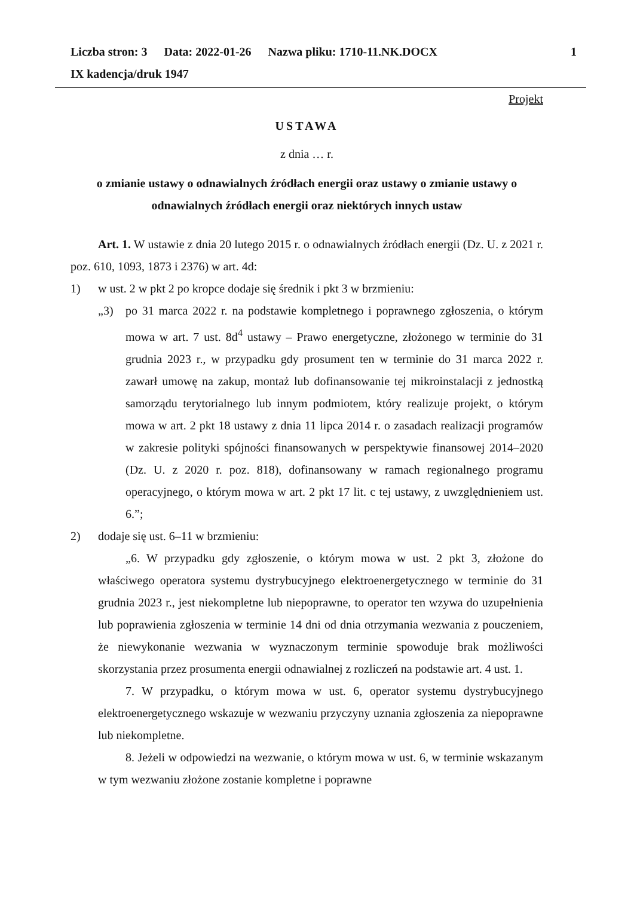Liczba stron: 3 Data: 2022-01-26 Nazwa pliku: 1710-11.NK.DOCX 1
IX kadencja/druk 1947
Projekt
USTAWA
z dnia … r.
o zmianie ustawy o odnawialnych źródłach energii oraz ustawy o zmianie ustawy o odnawialnych źródłach energii oraz niektórych innych ustaw
Art. 1. W ustawie z dnia 20 lutego 2015 r. o odnawialnych źródłach energii (Dz. U. z 2021 r. poz. 610, 1093, 1873 i 2376) w art. 4d:
1) w ust. 2 w pkt 2 po kropce dodaje się średnik i pkt 3 w brzmieniu:
„3) po 31 marca 2022 r. na podstawie kompletnego i poprawnego zgłoszenia, o którym mowa w art. 7 ust. 8d<sup>4</sup> ustawy – Prawo energetyczne, złożonego w terminie do 31 grudnia 2023 r., w przypadku gdy prosument ten w terminie do 31 marca 2022 r. zawarł umowę na zakup, montaż lub dofinansowanie tej mikroinstalacji z jednostką samorządu terytorialnego lub innym podmiotem, który realizuje projekt, o którym mowa w art. 2 pkt 18 ustawy z dnia 11 lipca 2014 r. o zasadach realizacji programów w zakresie polityki spójności finansowanych w perspektywie finansowej 2014–2020 (Dz. U. z 2020 r. poz. 818), dofinansowany w ramach regionalnego programu operacyjnego, o którym mowa w art. 2 pkt 17 lit. c tej ustawy, z uwzględnieniem ust. 6.”;
2) dodaje się ust. 6–11 w brzmieniu:
„6. W przypadku gdy zgłoszenie, o którym mowa w ust. 2 pkt 3, złożone do właściwego operatora systemu dystrybucyjnego elektroenergetycznego w terminie do 31 grudnia 2023 r., jest niekompletne lub niepoprawne, to operator ten wzywa do uzupełnienia lub poprawienia zgłoszenia w terminie 14 dni od dnia otrzymania wezwania z pouczeniem, że niewykonanie wezwania w wyznaczonym terminie spowoduje brak możliwości skorzystania przez prosumenta energii odnawialnej z rozliczeń na podstawie art. 4 ust. 1.
7. W przypadku, o którym mowa w ust. 6, operator systemu dystrybucyjnego elektroenergetycznego wskazuje w wezwaniu przyczyny uznania zgłoszenia za niepoprawne lub niekompletne.
8. Jeżeli w odpowiedzi na wezwanie, o którym mowa w ust. 6, w terminie wskazanym w tym wezwaniu złożone zostanie kompletne i poprawne